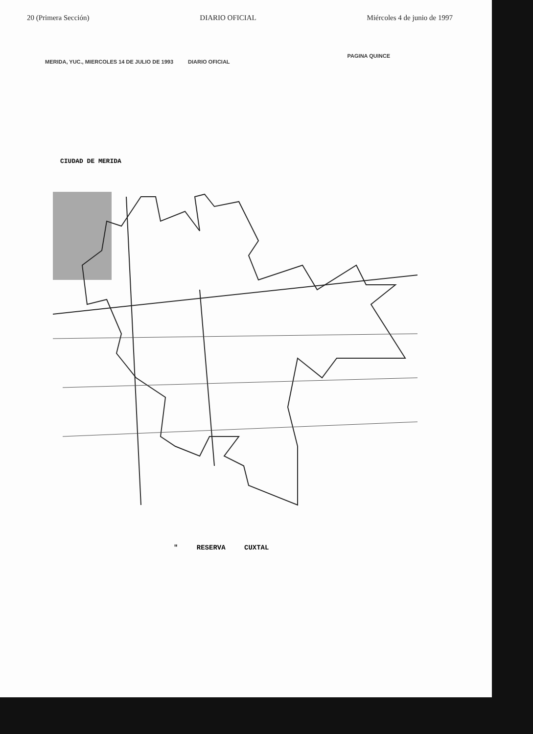20 (Primera Sección) DIARIO OFICIAL Miércoles 4 de junio de 1997
MERIDA, YUC., MIERCOLES 14 DE JULIO DE 1993 DIARIO OFICIAL PAGINA QUINCE
CIUDAD DE MERIDA
" RESERVA CUXTAL